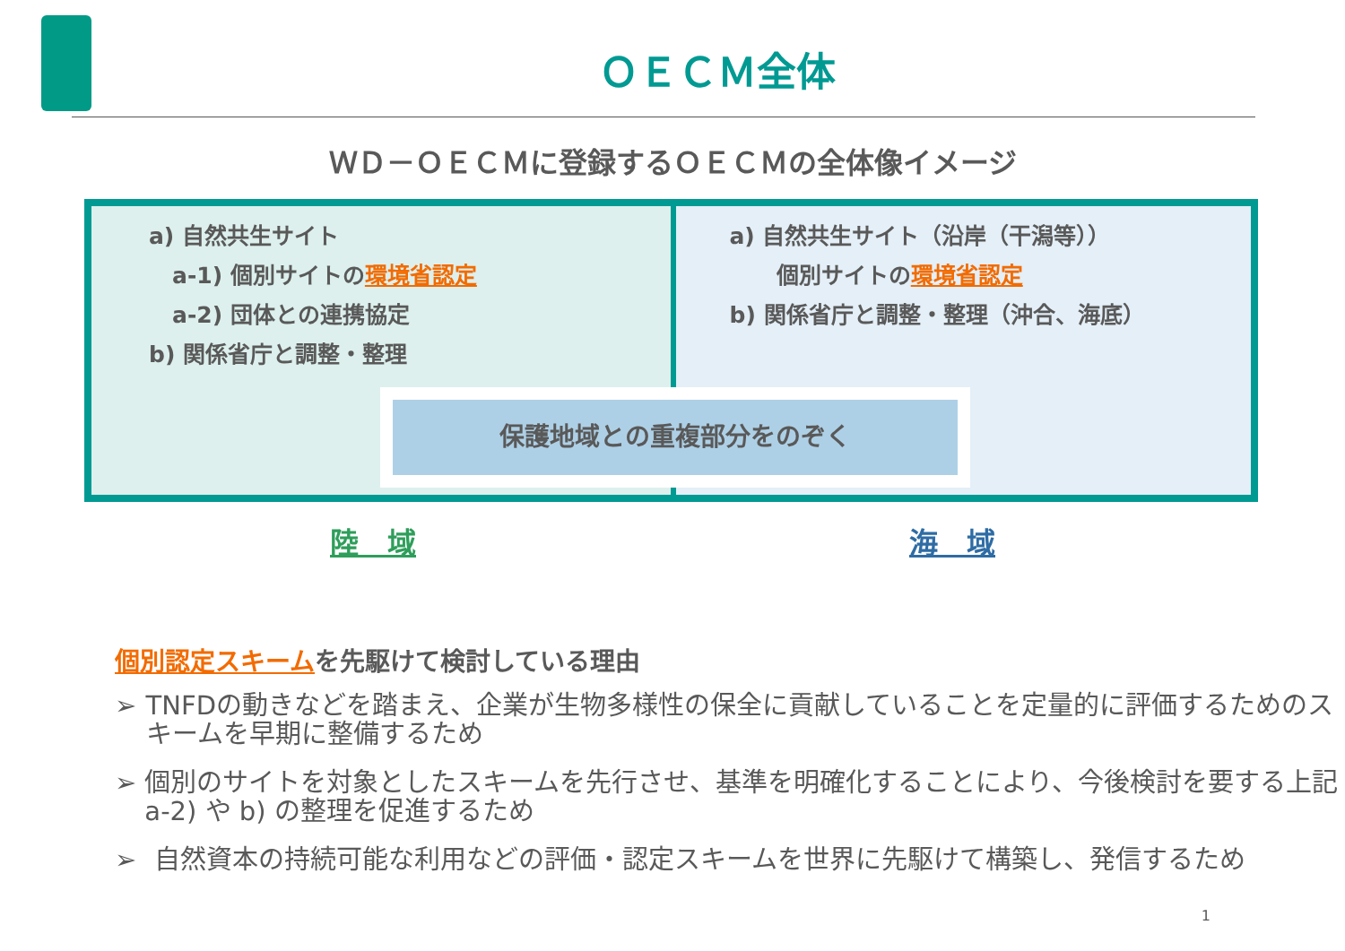ＯＥＣＭ全体
ＷＤ－ＯＥＣＭに登録するＯＥＣＭの全体像イメージ
a) 自然共生サイト
a-1) 個別サイトの環境省認定
a-2) 団体との連携協定
b) 関係省庁と調整・整理
a) 自然共生サイト（沿岸（干潟等））
個別サイトの環境省認定
b) 関係省庁と調整・整理（沖合、海底）
保護地域との重複部分をのぞく
陸　域 海　域
個別認定スキームを先駆けて検討している理由
➢ TNFDの動きなどを踏まえ、企業が生物多様性の保全に貢献していることを定量的に評価するためのスキームを早期に整備するため
➢ 個別のサイトを対象としたスキームを先行させ、基準を明確化することにより、今後検討を要する上記a-2) や b) の整理を促進するため
➢ 自然資本の持続可能な利用などの評価・認定スキームを世界に先駆けて構築し、発信するため
1